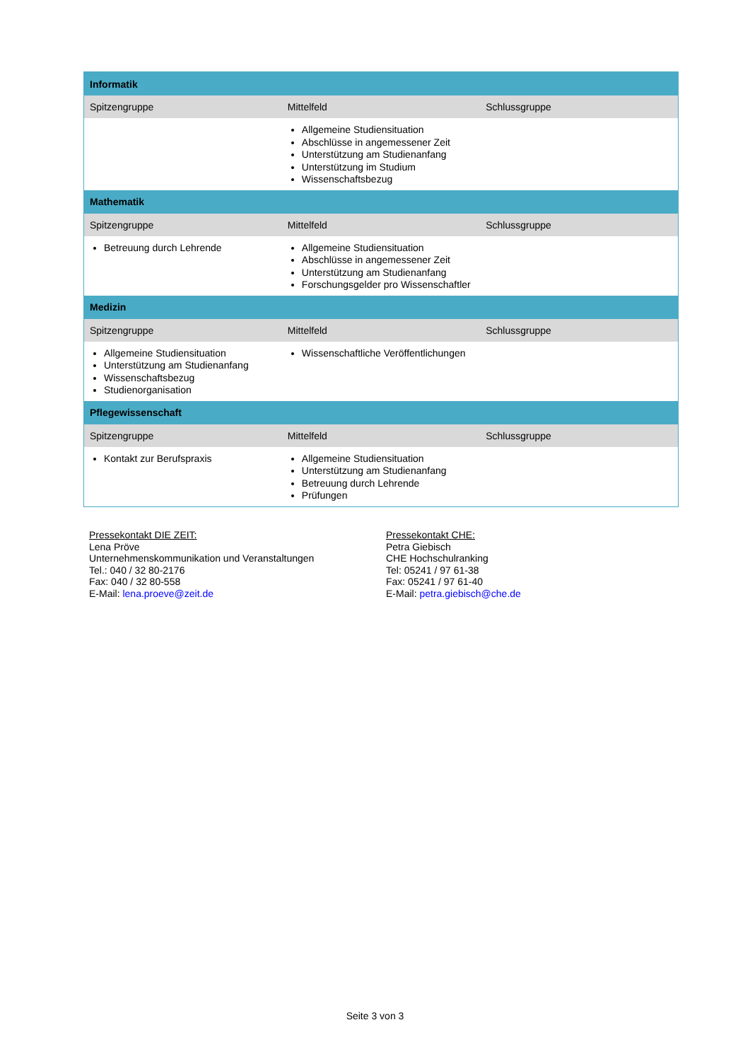| Informatik | | |
| Spitzengruppe | Mittelfeld | Schlussgruppe |
| | Allgemeine Studiensituation Abschlüsse in angemessener Zeit Unterstützung am Studienanfang Unterstützung im Studium Wissenschaftsbezug | |
| Mathematik | | |
| Spitzengruppe | Mittelfeld | Schlussgruppe |
| Betreuung durch Lehrende | Allgemeine Studiensituation Abschlüsse in angemessener Zeit Unterstützung am Studienanfang Forschungsgelder pro Wissenschaftler | |
| Medizin | | |
| Spitzengruppe | Mittelfeld | Schlussgruppe |
| Allgemeine Studiensituation Unterstützung am Studienanfang Wissenschaftsbezug Studienorganisation | Wissenschaftliche Veröffentlichungen | |
| Pflegewissenschaft | | |
| Spitzengruppe | Mittelfeld | Schlussgruppe |
| Kontakt zur Berufspraxis | Allgemeine Studiensituation Unterstützung am Studienanfang Betreuung durch Lehrende Prüfungen | |
Pressekontakt DIE ZEIT:
Lena Pröve
Unternehmenskommunikation und Veranstaltungen
Tel.: 040 / 32 80-2176
Fax: 040 / 32 80-558
E-Mail: lena.proeve@zeit.de
Pressekontakt CHE:
Petra Giebisch
CHE Hochschulranking
Tel: 05241 / 97 61-38
Fax: 05241 / 97 61-40
E-Mail: petra.giebisch@che.de
Seite 3 von 3